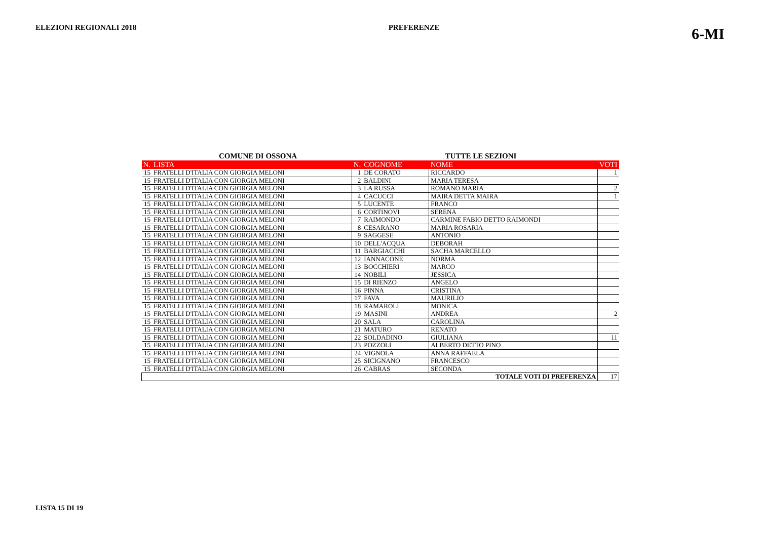ELEZIONI REGIONALI 2018 PREFERENZE
6-MI
COMUNE DI OSSONA TUTTE LE SEZIONI
| N. | LISTA | N. | COGNOME | NOME | VOTI |
| --- | --- | --- | --- | --- | --- |
| 15 | FRATELLI D'ITALIA CON GIORGIA MELONI | 1 | DE CORATO | RICCARDO | 1 |
| 15 | FRATELLI D'ITALIA CON GIORGIA MELONI | 2 | BALDINI | MARIA TERESA | |
| 15 | FRATELLI D'ITALIA CON GIORGIA MELONI | 3 | LA RUSSA | ROMANO MARIA | 2 |
| 15 | FRATELLI D'ITALIA CON GIORGIA MELONI | 4 | CACUCCI | MAIRA DETTA MAIRA | 1 |
| 15 | FRATELLI D'ITALIA CON GIORGIA MELONI | 5 | LUCENTE | FRANCO | |
| 15 | FRATELLI D'ITALIA CON GIORGIA MELONI | 6 | CORTINOVI | SERENA | |
| 15 | FRATELLI D'ITALIA CON GIORGIA MELONI | 7 | RAIMONDO | CARMINE FABIO DETTO RAIMONDI | |
| 15 | FRATELLI D'ITALIA CON GIORGIA MELONI | 8 | CESARANO | MARIA ROSARIA | |
| 15 | FRATELLI D'ITALIA CON GIORGIA MELONI | 9 | SAGGESE | ANTONIO | |
| 15 | FRATELLI D'ITALIA CON GIORGIA MELONI | 10 | DELL'ACQUA | DEBORAH | |
| 15 | FRATELLI D'ITALIA CON GIORGIA MELONI | 11 | BARGIACCHI | SACHA MARCELLO | |
| 15 | FRATELLI D'ITALIA CON GIORGIA MELONI | 12 | IANNACONE | NORMA | |
| 15 | FRATELLI D'ITALIA CON GIORGIA MELONI | 13 | BOCCHIERI | MARCO | |
| 15 | FRATELLI D'ITALIA CON GIORGIA MELONI | 14 | NOBILI | JESSICA | |
| 15 | FRATELLI D'ITALIA CON GIORGIA MELONI | 15 | DI RIENZO | ANGELO | |
| 15 | FRATELLI D'ITALIA CON GIORGIA MELONI | 16 | PINNA | CRISTINA | |
| 15 | FRATELLI D'ITALIA CON GIORGIA MELONI | 17 | FAVA | MAURILIO | |
| 15 | FRATELLI D'ITALIA CON GIORGIA MELONI | 18 | RAMAROLI | MONICA | |
| 15 | FRATELLI D'ITALIA CON GIORGIA MELONI | 19 | MASINI | ANDREA | 2 |
| 15 | FRATELLI D'ITALIA CON GIORGIA MELONI | 20 | SALA | CAROLINA | |
| 15 | FRATELLI D'ITALIA CON GIORGIA MELONI | 21 | MATURO | RENATO | |
| 15 | FRATELLI D'ITALIA CON GIORGIA MELONI | 22 | SOLDADINO | GIULIANA | 11 |
| 15 | FRATELLI D'ITALIA CON GIORGIA MELONI | 23 | POZZOLI | ALBERTO DETTO PINO | |
| 15 | FRATELLI D'ITALIA CON GIORGIA MELONI | 24 | VIGNOLA | ANNA RAFFAELA | |
| 15 | FRATELLI D'ITALIA CON GIORGIA MELONI | 25 | SICIGNANO | FRANCESCO | |
| 15 | FRATELLI D'ITALIA CON GIORGIA MELONI | 26 | CABRAS | SECONDA | |
| TOTALE VOTI DI PREFERENZA | | | | | 17 |
LISTA 15 DI 19